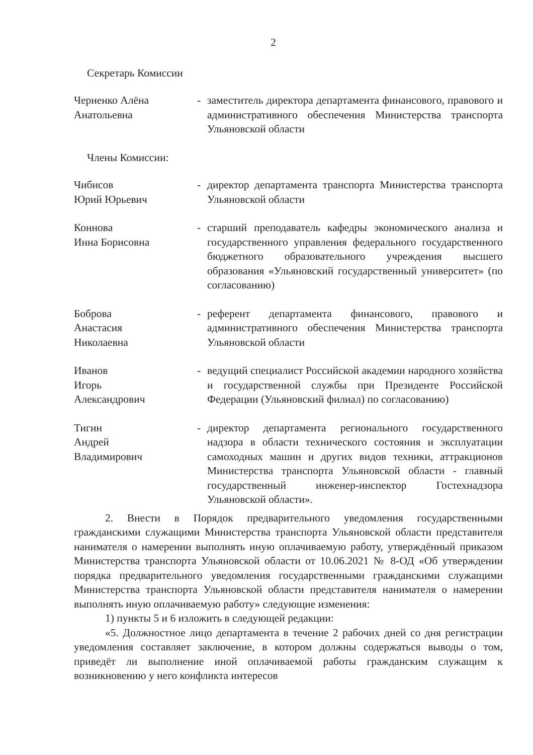2
Секретарь Комиссии
Черненко Алёна Анатольевна
- заместитель директора департамента финансового, правового и административного обеспечения Министерства транспорта Ульяновской области
Члены Комиссии:
Чибисов
Юрий Юрьевич
- директор департамента транспорта Министерства транспорта Ульяновской области
Коннова
Инна Борисовна
- старший преподаватель кафедры экономического анализа и государственного управления федерального государственного бюджетного образовательного учреждения высшего образования «Ульяновский государственный университет» (по согласованию)
Боброва
Анастасия
Николаевна
- референт департамента финансового, правового и административного обеспечения Министерства транспорта Ульяновской области
Иванов
Игорь
Александрович
- ведущий специалист Российской академии народного хозяйства и государственной службы при Президенте Российской Федерации (Ульяновский филиал) по согласованию)
Тигин
Андрей
Владимирович
- директор департамента регионального государственного надзора в области технического состояния и эксплуатации самоходных машин и других видов техники, аттракционов Министерства транспорта Ульяновской области - главный государственный инженер-инспектор Гостехнадзора Ульяновской области».
2. Внести в Порядок предварительного уведомления государственными гражданскими служащими Министерства транспорта Ульяновской области представителя нанимателя о намерении выполнять иную оплачиваемую работу, утверждённый приказом Министерства транспорта Ульяновской области от 10.06.2021 № 8-ОД «Об утверждении порядка предварительного уведомления государственными гражданскими служащими Министерства транспорта Ульяновской области представителя нанимателя о намерении выполнять иную оплачиваемую работу» следующие изменения:
1) пункты 5 и 6 изложить в следующей редакции:
«5. Должностное лицо департамента в течение 2 рабочих дней со дня регистрации уведомления составляет заключение, в котором должны содержаться выводы о том, приведёт ли выполнение иной оплачиваемой работы гражданским служащим к возникновению у него конфликта интересов